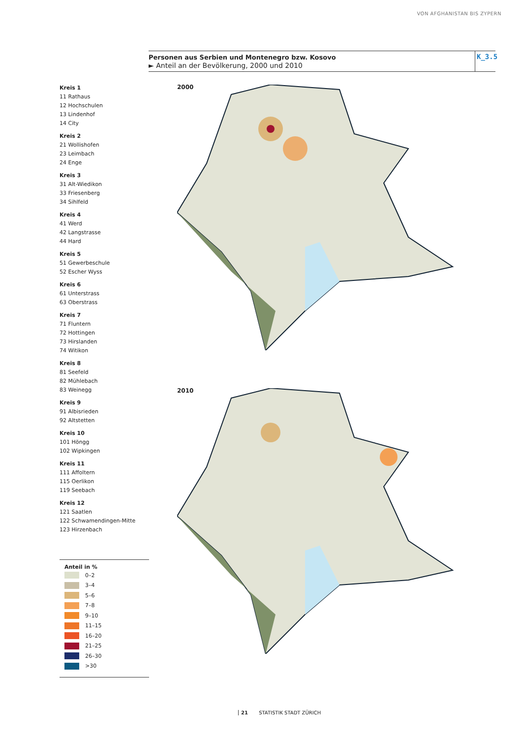VON AFGHANISTAN BIS ZYPERN
Personen aus Serbien und Montenegro bzw. Kosovo
► Anteil an der Bevölkerung, 2000 und 2010
K_3.5
Kreis 1
11 Rathaus
12 Hochschulen
13 Lindenhof
14 City
Kreis 2
21 Wollishofen
23 Leimbach
24 Enge
Kreis 3
31 Alt-Wiedikon
33 Friesenberg
34 Sihlfeld
Kreis 4
41 Werd
42 Langstrasse
44 Hard
Kreis 5
51 Gewerbeschule
52 Escher Wyss
Kreis 6
61 Unterstrass
63 Oberstrass
Kreis 7
71 Fluntern
72 Hottingen
73 Hirslanden
74 Witikon
Kreis 8
81 Seefeld
82 Mühlebach
83 Weinegg
Kreis 9
91 Albisrieden
92 Altstetten
Kreis 10
101 Höngg
102 Wipkingen
Kreis 11
111 Affoltern
115 Oerlikon
119 Seebach
Kreis 12
121 Saatlen
122 Schwamendingen-Mitte
123 Hirzenbach
Anteil in %
0–2
3–4
5–6
7–8
9–10
11–15
16–20
21–25
26–30
>30
2000
2010
21 STATISTIK STADT ZÜRICH